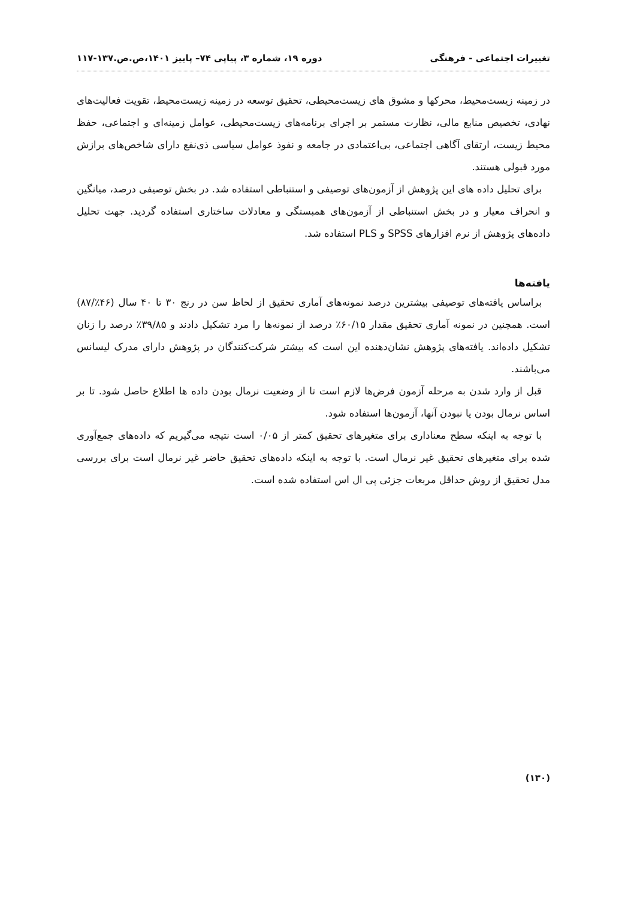تغییرات اجتماعی - فرهنگی دوره ۱۹، شماره ۳، پیاپی ۷۴– پاییز ۱۴۰۱،ص.ص.۱۳۷-۱۱۷
در زمینه زیست‌محیط، محرکها و مشوق های زیست‌محیطی، تحقیق توسعه در زمینه زیست‌محیط، تقویت فعالیت‌های نهادی، تخصیص منابع مالی، نظارت مستمر بر اجرای برنامه‌های زیست‌محیطی، عوامل زمینه‌ای و اجتماعی، حفظ محیط زیست، ارتقای آگاهی اجتماعی، بی‌اعتمادی در جامعه و نفوذ عوامل سیاسی ذی‌نفع دارای شاخص‌های برازش مورد قبولی هستند.
برای تحلیل داده های این پژوهش از آزمون‌های توصیفی و استنباطی استفاده شد. در بخش توصیفی درصد، میانگین و انحراف معیار و در بخش استنباطی از آزمون‌های همبستگی و معادلات ساختاری استفاده گردید. جهت تحلیل داده‌های پژوهش از نرم افزارهای SPSS و PLS استفاده شد.
یافته‌ها
براساس یافته‌های توصیفی بیشترین درصد نمونه‌های آماری تحقیق از لحاظ سن در رنج ۳۰ تا ۴۰ سال (۴۶٪/۸۷) است. همچنین در نمونه آماری تحقیق مقدار ۶۰/۱۵٪ درصد از نمونه‌ها را مرد تشکیل دادند و ۳۹/۸۵٪ درصد را زنان تشکیل داده‌اند. یافته‌های پژوهش نشان‌دهنده این است که بیشتر شرکت‌کنندگان در پژوهش دارای مدرک لیسانس می‌باشند.
قبل از وارد شدن به مرحله آزمون فرض‌ها لازم است تا از وضعیت نرمال بودن داده ها اطلاع حاصل شود. تا بر اساس نرمال بودن یا نبودن آنها، آزمون‌ها استفاده شود.
با توجه به اینکه سطح معناداری برای متغیرهای تحقیق کمتر از ۰/۰۵ است نتیجه می‌گیریم که داده‌های جمع‌آوری شده برای متغیرهای تحقیق غیر نرمال است. با توجه به اینکه داده‌های تحقیق حاضر غیر نرمال است برای بررسی مدل تحقیق از روش حداقل مربعات جزئی پی ال اس استفاده شده است.
(۱۳۰)